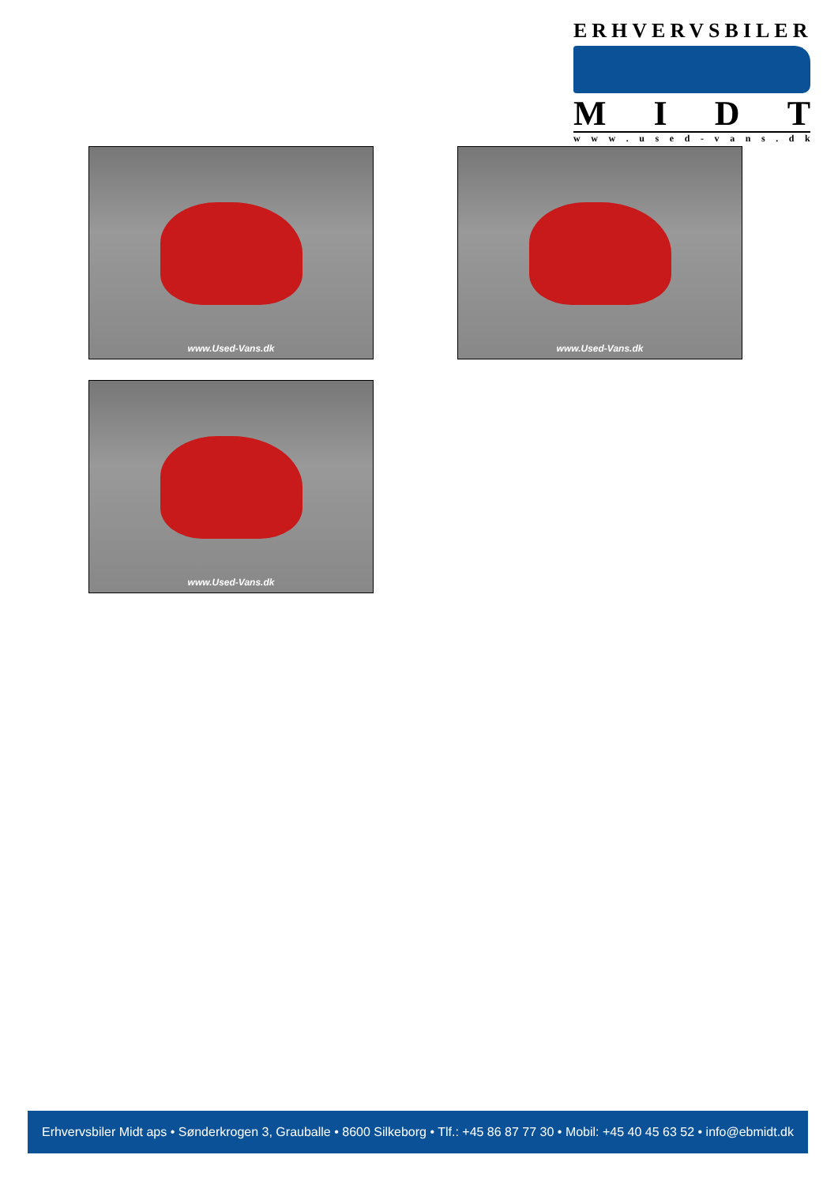ERHVERVSBILER
MIDT
www. used - vans. dk
www.Used-Vans.dk www.Used-Vans.dk
www.Used-Vans.dk
Erhvervsbiler Midt aps • Sønderkrogen 3, Grauballe • 8600 Silkeborg • Tlf.: +45 86 87 77 30 • Mobil: +45 40 45 63 52 • info@ebmidt.dk